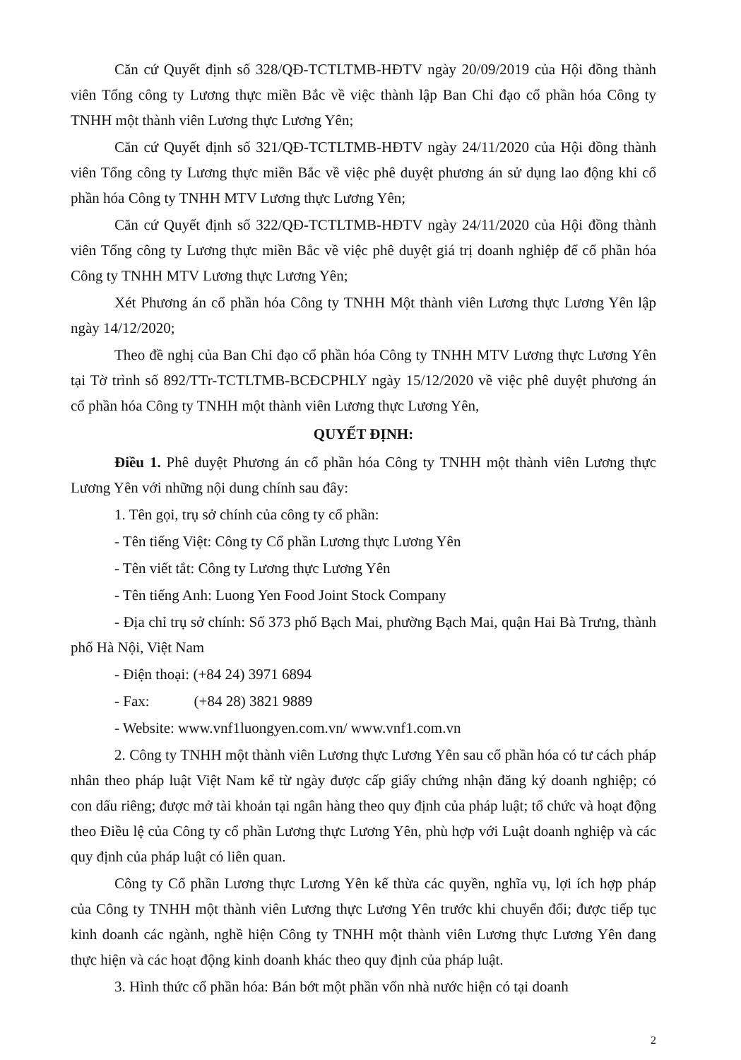Căn cứ Quyết định số 328/QĐ-TCTLTMB-HĐTV ngày 20/09/2019 của Hội đồng thành viên Tổng công ty Lương thực miền Bắc về việc thành lập Ban Chỉ đạo cổ phần hóa Công ty TNHH một thành viên Lương thực Lương Yên;
Căn cứ Quyết định số 321/QĐ-TCTLTMB-HĐTV ngày 24/11/2020 của Hội đồng thành viên Tổng công ty Lương thực miền Bắc về việc phê duyệt phương án sử dụng lao động khi cổ phần hóa Công ty TNHH MTV Lương thực Lương Yên;
Căn cứ Quyết định số 322/QĐ-TCTLTMB-HĐTV ngày 24/11/2020 của Hội đồng thành viên Tổng công ty Lương thực miền Bắc về việc phê duyệt giá trị doanh nghiệp để cổ phần hóa Công ty TNHH MTV Lương thực Lương Yên;
Xét Phương án cổ phần hóa Công ty TNHH Một thành viên Lương thực Lương Yên lập ngày 14/12/2020;
Theo đề nghị của Ban Chỉ đạo cổ phần hóa Công ty TNHH MTV Lương thực Lương Yên tại Tờ trình số 892/TTr-TCTLTMB-BCĐCPHLY ngày 15/12/2020 về việc phê duyệt phương án cổ phần hóa Công ty TNHH một thành viên Lương thực Lương Yên,
QUYẾT ĐỊNH:
Điều 1. Phê duyệt Phương án cổ phần hóa Công ty TNHH một thành viên Lương thực Lương Yên với những nội dung chính sau đây:
1. Tên gọi, trụ sở chính của công ty cổ phần:
- Tên tiếng Việt: Công ty Cổ phần Lương thực Lương Yên
- Tên viết tắt: Công ty Lương thực Lương Yên
- Tên tiếng Anh: Luong Yen Food Joint Stock Company
- Địa chỉ trụ sở chính: Số 373 phố Bạch Mai, phường Bạch Mai, quận Hai Bà Trưng, thành phố Hà Nội, Việt Nam
- Điện thoại: (+84 24) 3971 6894
- Fax: (+84 28) 3821 9889
- Website: www.vnf1luongyen.com.vn/ www.vnf1.com.vn
2. Công ty TNHH một thành viên Lương thực Lương Yên sau cổ phần hóa có tư cách pháp nhân theo pháp luật Việt Nam kể từ ngày được cấp giấy chứng nhận đăng ký doanh nghiệp; có con dấu riêng; được mở tài khoản tại ngân hàng theo quy định của pháp luật; tổ chức và hoạt động theo Điều lệ của Công ty cổ phần Lương thực Lương Yên, phù hợp với Luật doanh nghiệp và các quy định của pháp luật có liên quan.
Công ty Cổ phần Lương thực Lương Yên kế thừa các quyền, nghĩa vụ, lợi ích hợp pháp của Công ty TNHH một thành viên Lương thực Lương Yên trước khi chuyển đổi; được tiếp tục kinh doanh các ngành, nghề hiện Công ty TNHH một thành viên Lương thực Lương Yên đang thực hiện và các hoạt động kinh doanh khác theo quy định của pháp luật.
3. Hình thức cổ phần hóa: Bán bớt một phần vốn nhà nước hiện có tại doanh
2